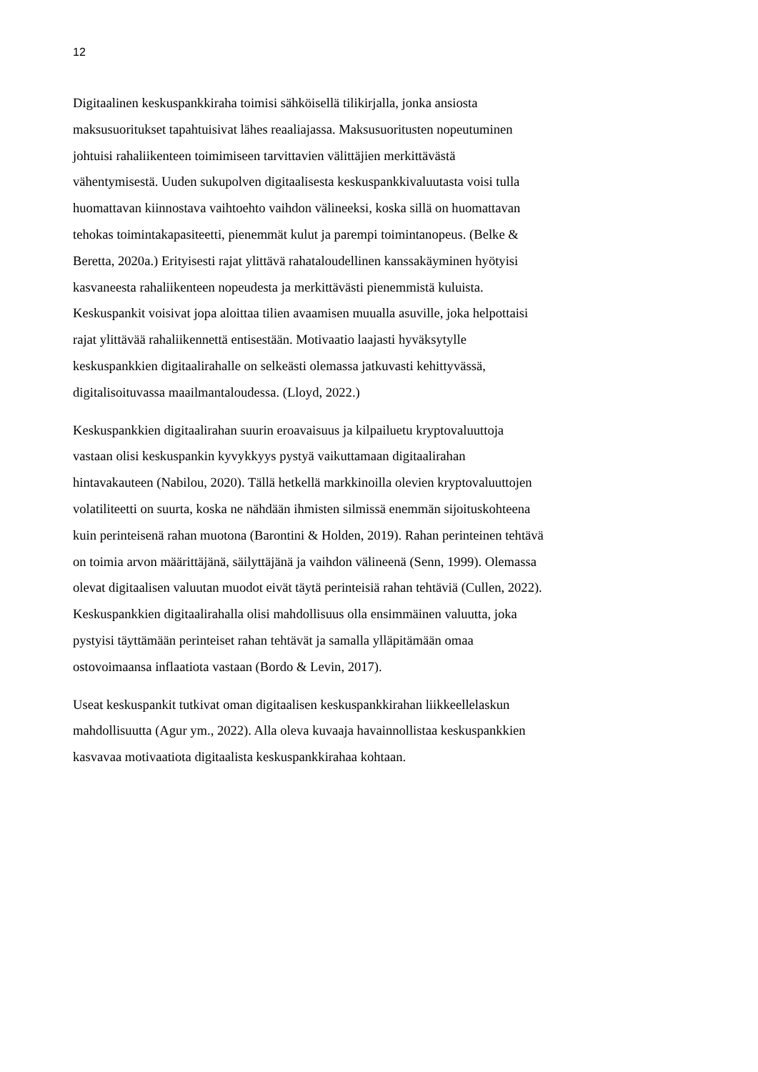12
Digitaalinen keskuspankkiraha toimisi sähköisellä tilikirjalla, jonka ansiosta
maksusuoritukset tapahtuisivat lähes reaaliajassa. Maksusuoritusten nopeutuminen
johtuisi rahaliikenteen toimimiseen tarvittavien välittäjien merkittävästä
vähentymisestä. Uuden sukupolven digitaalisesta keskuspankkivaluutasta voisi tulla
huomattavan kiinnostava vaihtoehto vaihdon välineeksi, koska sillä on huomattavan
tehokas toimintakapasiteetti, pienemmät kulut ja parempi toimintanopeus. (Belke &
Beretta, 2020a.) Erityisesti rajat ylittävä rahataloudellinen kanssakäyminen hyötyisi
kasvaneesta rahaliikenteen nopeudesta ja merkittävästi pienemmistä kuluista.
Keskuspankit voisivat jopa aloittaa tilien avaamisen muualla asuville, joka helpottaisi
rajat ylittävää rahaliikennettä entisestään. Motivaatio laajasti hyväksytylle
keskuspankkien digitaalirahalle on selkeästi olemassa jatkuvasti kehittyvässä,
digitalisoituvassa maailmantaloudessa. (Lloyd, 2022.)
Keskuspankkien digitaalirahan suurin eroavaisuus ja kilpailuetu kryptovaluuttoja
vastaan olisi keskuspankin kyvykkyys pystyä vaikuttamaan digitaalirahan
hintavakauteen (Nabilou, 2020). Tällä hetkellä markkinoilla olevien kryptovaluuttojen
volatiliteetti on suurta, koska ne nähdään ihmisten silmissä enemmän sijoituskohteena
kuin perinteisenä rahan muotona (Barontini & Holden, 2019). Rahan perinteinen tehtävä
on toimia arvon määrittäjänä, säilyttäjänä ja vaihdon välineenä (Senn, 1999). Olemassa
olevat digitaalisen valuutan muodot eivät täytä perinteisiä rahan tehtäviä (Cullen, 2022).
Keskuspankkien digitaalirahalla olisi mahdollisuus olla ensimmäinen valuutta, joka
pystyisi täyttämään perinteiset rahan tehtävät ja samalla ylläpitämään omaa
ostovoimaansa inflaatiota vastaan (Bordo & Levin, 2017).
Useat keskuspankit tutkivat oman digitaalisen keskuspankkirahan liikkeellelaskun
mahdollisuutta (Agur ym., 2022). Alla oleva kuvaaja havainnollistaa keskuspankkien
kasvavaa motivaatiota digitaalista keskuspankkirahaa kohtaan.